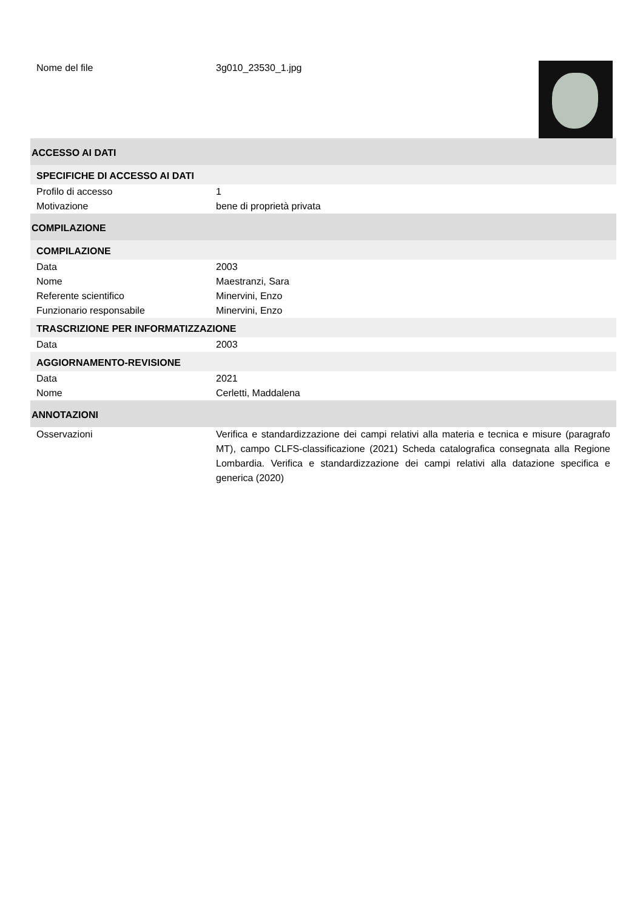| Nome del file | 3g010_23530_1.jpg | |
| ACCESSO AI DATI | |
| SPECIFICHE DI ACCESSO AI DATI | |
| Profilo di accesso | 1 |
| Motivazione | bene di proprietà privata |
| COMPILAZIONE | |
| COMPILAZIONE | |
| Data | 2003 |
| Nome | Maestranzi, Sara |
| Referente scientifico | Minervini, Enzo |
| Funzionario responsabile | Minervini, Enzo |
| TRASCRIZIONE PER INFORMATIZZAZIONE | |
| Data | 2003 |
| AGGIORNAMENTO-REVISIONE | |
| Data | 2021 |
| Nome | Cerletti, Maddalena |
| ANNOTAZIONI | |
| Osservazioni | Verifica e standardizzazione dei campi relativi alla materia e tecnica e misure (paragrafo MT), campo CLFS-classificazione (2021) Scheda catalografica consegnata alla Regione Lombardia. Verifica e standardizzazione dei campi relativi alla datazione specifica e generica (2020) |